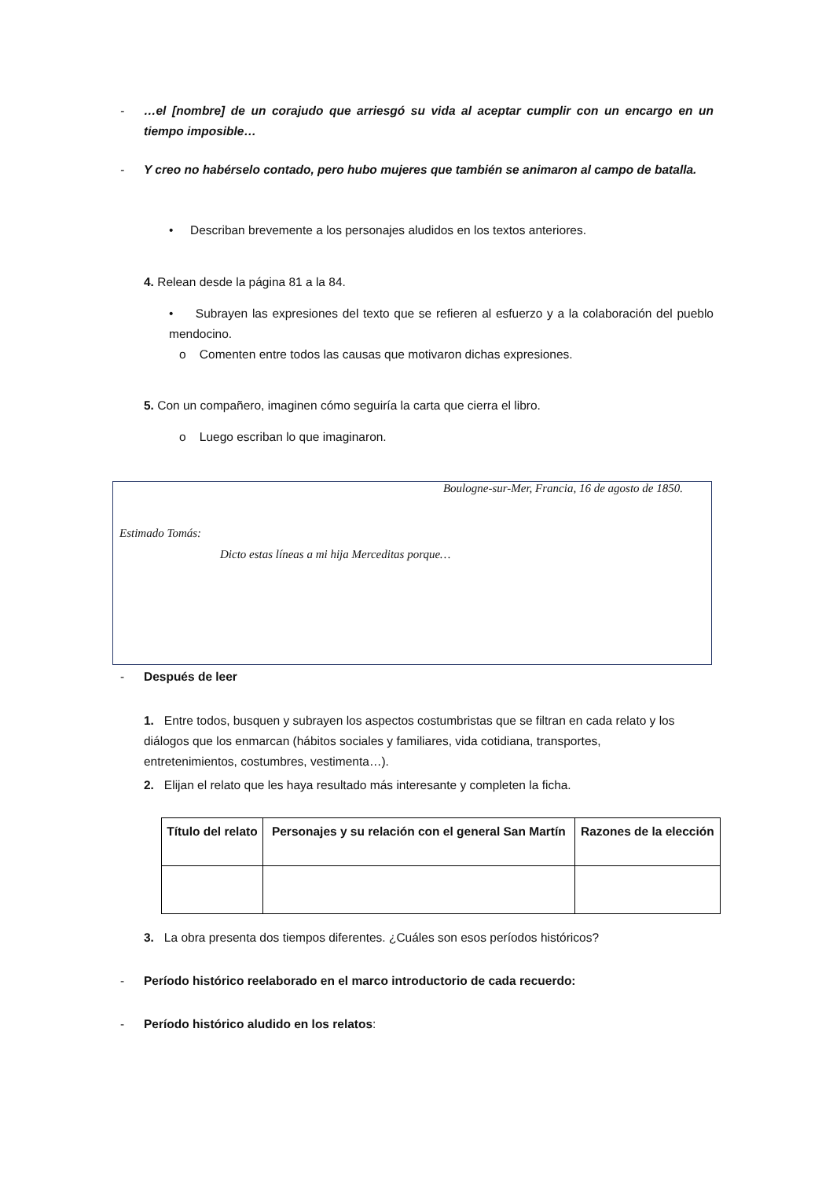- …el [nombre] de un corajudo que arriesgó su vida al aceptar cumplir con un encargo en un tiempo imposible…
- Y creo no habérselo contado, pero hubo mujeres que también se animaron al campo de batalla.
• Describan brevemente a los personajes aludidos en los textos anteriores.
4. Relean desde la página 81 a la 84.
• Subrayen las expresiones del texto que se refieren al esfuerzo y a la colaboración del pueblo mendocino.
o Comenten entre todos las causas que motivaron dichas expresiones.
5. Con un compañero, imaginen cómo seguiría la carta que cierra el libro.
o Luego escriban lo que imaginaron.
Boulogne-sur-Mer, Francia, 16 de agosto de 1850.
Estimado Tomás:
Dicto estas líneas a mi hija Merceditas porque…
- Después de leer
1. Entre todos, busquen y subrayen los aspectos costumbristas que se filtran en cada relato y los diálogos que los enmarcan (hábitos sociales y familiares, vida cotidiana, transportes, entretenimientos, costumbres, vestimenta…).
2. Elijan el relato que les haya resultado más interesante y completen la ficha.
| Título del relato | Personajes y su relación con el general San Martín | Razones de la elección |
| --- | --- | --- |
3. La obra presenta dos tiempos diferentes. ¿Cuáles son esos períodos históricos?
- Período histórico reelaborado en el marco introductorio de cada recuerdo:
- Período histórico aludido en los relatos: